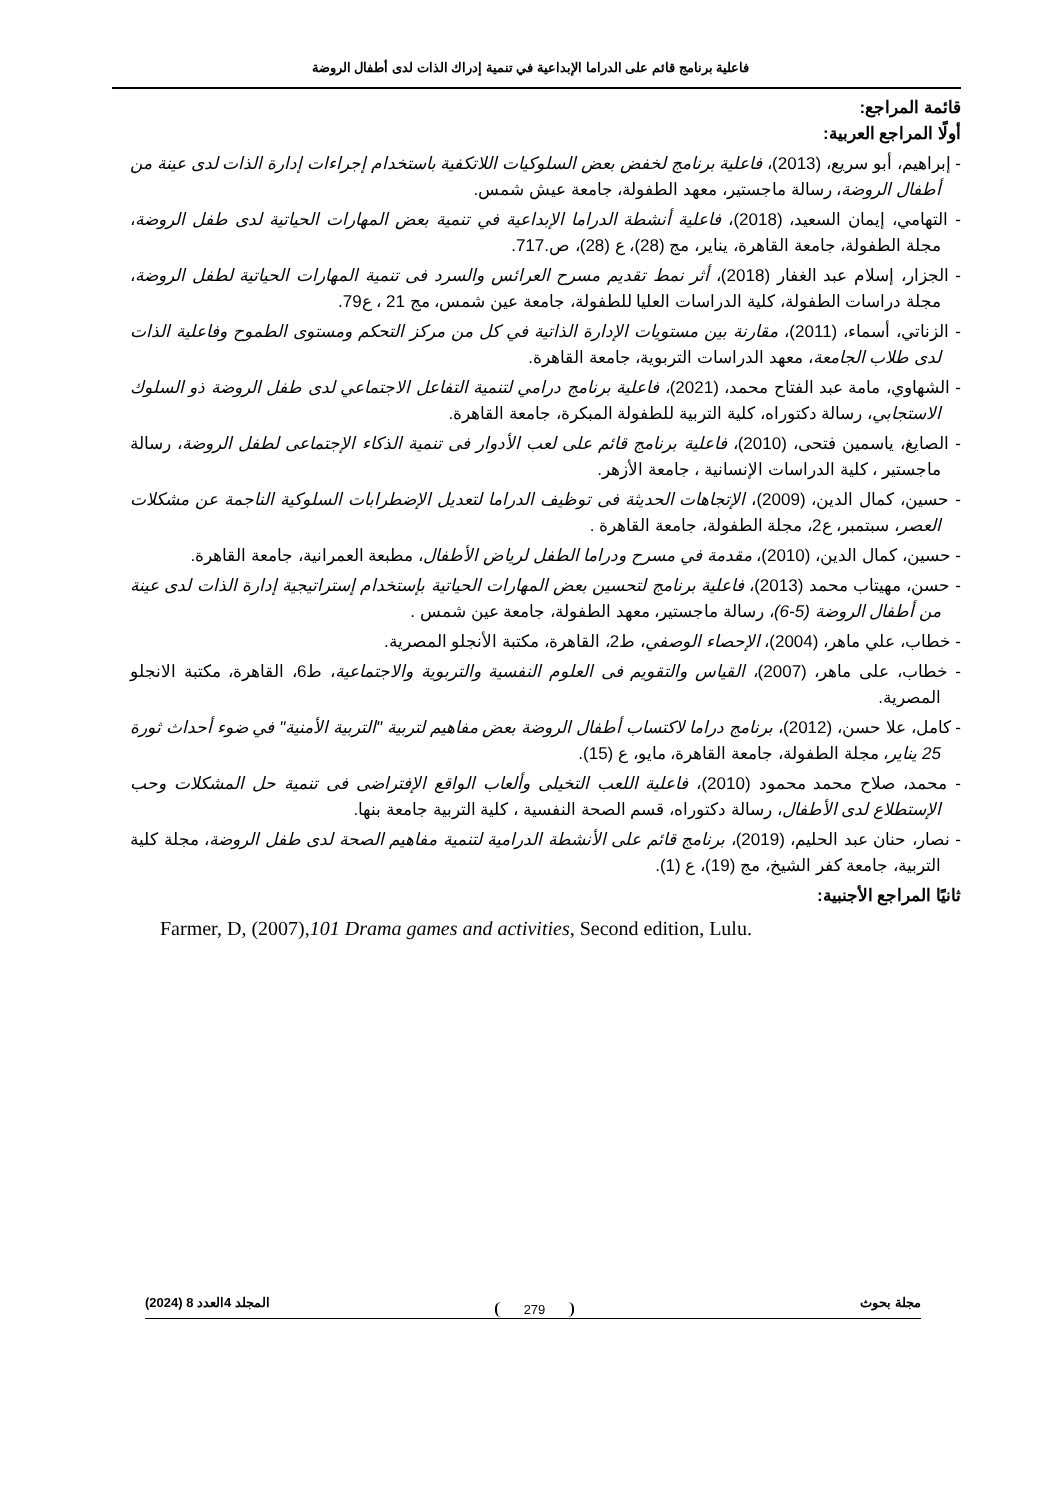فاعلية برنامج قائم على الدراما الإبداعية في تنمية إدراك الذات لدى أطفال الروضة
قائمة المراجع:
أولًا المراجع العربية:
- إبراهيم، أبو سريع، (2013)، فاعلية برنامج لخفض بعض السلوكيات اللاتكفية باستخدام إجراءات إدارة الذات لدى عينة من أطفال الروضة، رسالة ماجستير، معهد الطفولة، جامعة عيش شمس.
- التهامي، إيمان السعيد، (2018)، فاعلية أنشطة الدراما الإبداعية في تنمية بعض المهارات الحياتية لدى طفل الروضة، مجلة الطفولة، جامعة القاهرة، يناير، مج (28)، ع (28)، ص.717.
- الجزار، إسلام عبد الغفار (2018)، أثر نمط تقديم مسرح العرائس والسرد فى تنمية المهارات الحياتية لطفل الروضة، مجلة دراسات الطفولة، كلية الدراسات العليا للطفولة، جامعة عين شمس، مج 21 ، ع79.
- الزناتي، أسماء، (2011)، مقارنة بين مستويات الإدارة الذاتية في كل من مركز التحكم ومستوى الطموح وفاعلية الذات لدى طلاب الجامعة، معهد الدراسات التربوية، جامعة القاهرة.
- الشهاوي، مامة عبد الفتاح محمد، (2021)، فاعلية برنامج درامي لتنمية التفاعل الاجتماعي لدى طفل الروضة ذو السلوك الاستجابي، رسالة دكتوراه، كلية التربية للطفولة المبكرة، جامعة القاهرة.
- الصايغ، ياسمين فتحى، (2010)، فاعلية برنامج قائم على لعب الأدوار فى تنمية الذكاء الإجتماعى لطفل الروضة، رسالة ماجستير ، كلية الدراسات الإنسانية ، جامعة الأزهر.
- حسين، كمال الدين، (2009)، الإتجاهات الحديثة فى توظيف الدراما لتعديل الإضطرابات السلوكية الناجمة عن مشكلات العصر، سبتمبر، ع2، مجلة الطفولة، جامعة القاهرة .
- حسين، كمال الدين، (2010)، مقدمة في مسرح ودراما الطفل لرياض الأطفال، مطبعة العمرانية، جامعة القاهرة.
- حسن، مهيتاب محمد (2013)، فاعلية برنامج لتحسين بعض المهارات الحياتية بإستخدام إستراتيجية إدارة الذات لدى عينة من أطفال الروضة (5-6)، رسالة ماجستير، معهد الطفولة، جامعة عين شمس .
- خطاب، علي ماهر، (2004)، الإحصاء الوصفي، ط2، القاهرة، مكتبة الأنجلو المصرية.
- خطاب، على ماهر، (2007)، القياس والتقويم فى العلوم النفسية والتربوية والاجتماعية، ط6، القاهرة، مكتبة الانجلو المصرية.
- كامل، علا حسن، (2012)، برنامج دراما لاكتساب أطفال الروضة بعض مفاهيم لتربية "التربية الأمنية" في ضوء أحداث ثورة 25 يناير، مجلة الطفولة، جامعة القاهرة، مايو، ع (15).
- محمد، صلاح محمد محمود (2010)، فاعلية اللعب التخيلى وألعاب الواقع الإفتراضى فى تنمية حل المشكلات وحب الإستطلاع لدى الأطفال، رسالة دكتوراه، قسم الصحة النفسية ، كلية التربية جامعة بنها.
- نصار، حنان عبد الحليم، (2019)، برنامج قائم على الأنشطة الدرامية لتنمية مفاهيم الصحة لدى طفل الروضة، مجلة كلية التربية، جامعة كفر الشيخ، مج (19)، ع (1).
ثانيًا المراجع الأجنبية:
Farmer, D, (2007),101 Drama games and activities, Second edition, Lulu.
مجلة بحوث المجلد 4العدد 8 (2024)
279